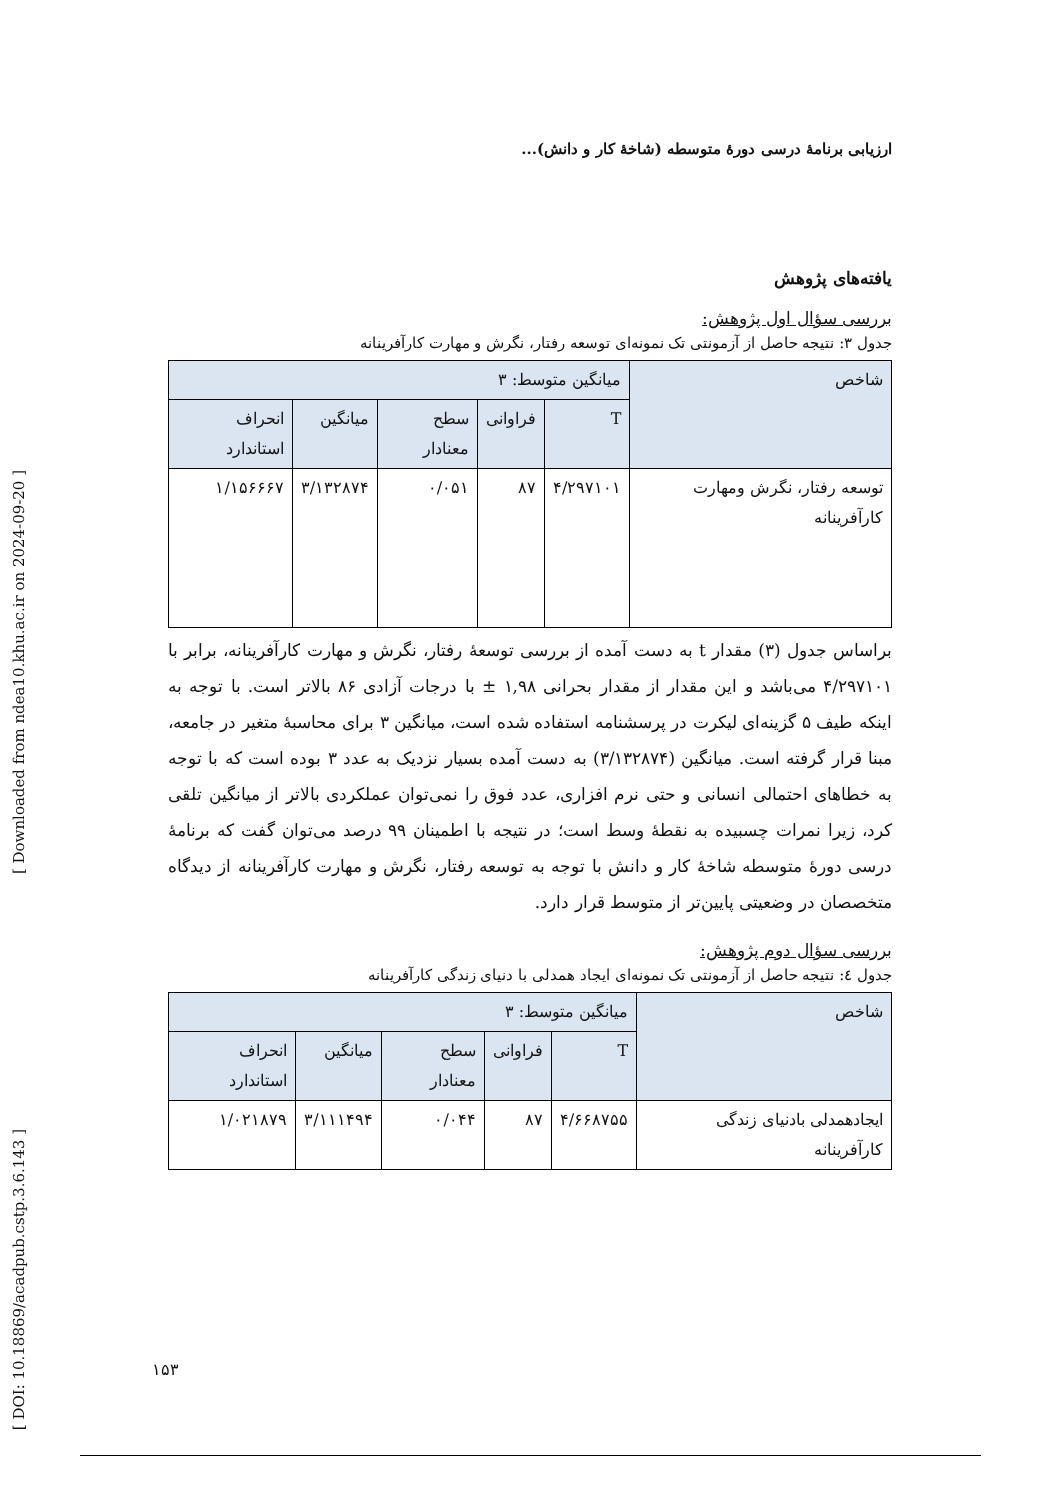[ Downloaded from ndea10.khu.ac.ir on 2024-09-20 ]
[ DOI: 10.18869/acadpub.cstp.3.6.143 ]
ارزیابی برنامهٔ درسی دورهٔ متوسطه (شاخهٔ کار و دانش)...
یافته‌های پژوهش
بررسی سؤال اول پژوهش:
جدول ۳: نتیجه حاصل از آزمونتی تک نمونه‌ای توسعه رفتار، نگرش و مهارت کارآفرینانه
| شاخص | میانگین متوسط: ۳ | | | | |
| | T | فراوانی | سطح معنادار | میانگین | انحراف استاندارد |
| توسعه رفتار، نگرش ومهارت کارآفرینانه | ۴/۲۹۷۱۰۱ | ۸۷ | ۰/۰۵۱ | ۳/۱۳۲۸۷۴ | ۱/۱۵۶۶۶۷ |
براساس جدول (۳) مقدار t به دست آمده از بررسی توسعهٔ رفتار، نگرش و مهارت کارآفرینانه، برابر با ۴/۲۹۷۱۰۱ می‌باشد و این مقدار از مقدار بحرانی ۱,۹۸ ± با درجات آزادی ۸۶ بالاتر است. با توجه به اینکه طیف ۵ گزینه‌ای لیکرت در پرسشنامه استفاده شده است، میانگین ۳ برای محاسبهٔ متغیر در جامعه، مبنا قرار گرفته است. میانگین (۳/۱۳۲۸۷۴) به دست آمده بسیار نزدیک به عدد ۳ بوده است که با توجه به خطاهای احتمالی انسانی و حتی نرم افزاری، عدد فوق را نمی‌توان عملکردی بالاتر از میانگین تلقی کرد، زیرا نمرات چسبیده به نقطهٔ وسط است؛ در نتیجه با اطمینان ۹۹ درصد می‌توان گفت که برنامهٔ درسی دورهٔ متوسطه شاخهٔ کار و دانش با توجه به توسعه رفتار، نگرش و مهارت کارآفرینانه از دیدگاه متخصصان در وضعیتی پایین‌تر از متوسط قرار دارد.
بررسی سؤال دوم پژوهش:
جدول ٤: نتیجه حاصل از آزمونتی تک نمونه‌ای ایجاد همدلی با دنیای زندگی کارآفرینانه
| شاخص | میانگین متوسط: ۳ | | | | |
| | T | فراوانی | سطح معنادار | میانگین | انحراف استاندارد |
| ایجادهمدلی بادنیای زندگی کارآفرینانه | ۴/۶۶۸۷۵۵ | ۸۷ | ۰/۰۴۴ | ۳/۱۱۱۴۹۴ | ۱/۰۲۱۸۷۹ |
۱۵۳